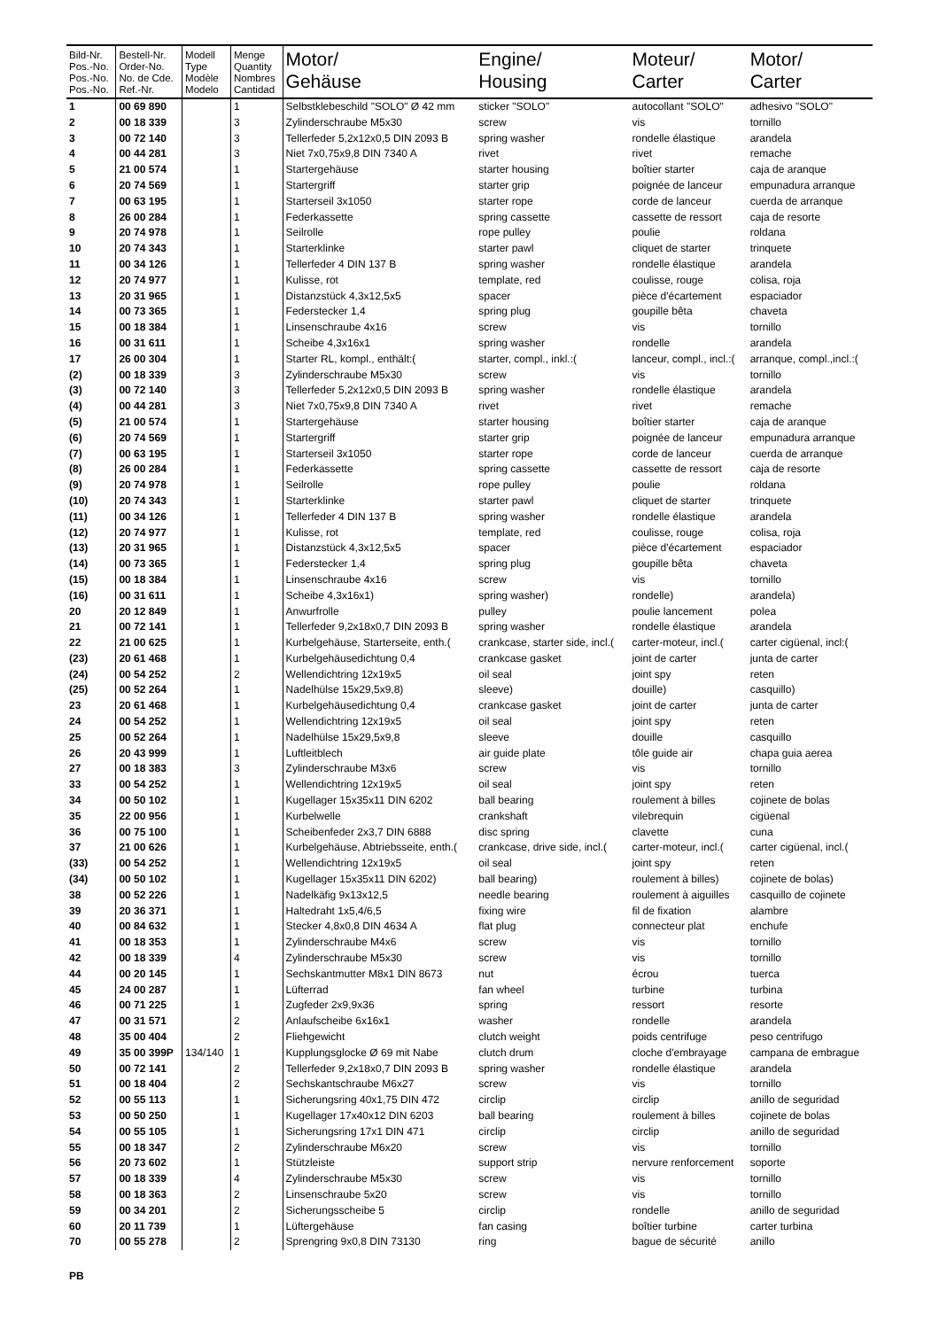| Bild-Nr. Pos.-No. Pos.-No. Pos.-No. | Bestell-Nr. Order-No. No. de Cde. Ref.-Nr. | Modell Type Modèle Modelo | Menge Quantity Nombres Cantidad | Motor/ Gehäuse | Engine/ Housing | Moteur/ Carter | Motor/ Carter |
| --- | --- | --- | --- | --- | --- | --- | --- |
| 1 | 00 69 890 | | 1 | Selbstklebeschild "SOLO" Ø 42 mm | sticker "SOLO" | autocollant "SOLO" | adhesivo "SOLO" |
| 2 | 00 18 339 | | 3 | Zylinderschraube M5x30 | screw | vis | tornillo |
| 3 | 00 72 140 | | 3 | Tellerfeder 5,2x12x0,5 DIN 2093 B | spring washer | rondelle élastique | arandela |
| 4 | 00 44 281 | | 3 | Niet 7x0,75x9,8 DIN 7340 A | rivet | rivet | remache |
| 5 | 21 00 574 | | 1 | Startergehäuse | starter housing | boîtier starter | caja de aranque |
| 6 | 20 74 569 | | 1 | Startergriff | starter grip | poignée de lanceur | empunadura arranque |
| 7 | 00 63 195 | | 1 | Starterseil 3x1050 | starter rope | corde de lanceur | cuerda de arranque |
| 8 | 26 00 284 | | 1 | Federkassette | spring cassette | cassette de ressort | caja de resorte |
| 9 | 20 74 978 | | 1 | Seilrolle | rope pulley | poulie | roldana |
| 10 | 20 74 343 | | 1 | Starterklinke | starter pawl | cliquet de starter | trinquete |
| 11 | 00 34 126 | | 1 | Tellerfeder 4 DIN 137 B | spring washer | rondelle élastique | arandela |
| 12 | 20 74 977 | | 1 | Kulisse, rot | template, red | coulisse, rouge | colisa, roja |
| 13 | 20 31 965 | | 1 | Distanzstück 4,3x12,5x5 | spacer | pièce d'écartement | espaciador |
| 14 | 00 73 365 | | 1 | Federstecker 1,4 | spring plug | goupille bêta | chaveta |
| 15 | 00 18 384 | | 1 | Linsenschraube 4x16 | screw | vis | tornillo |
| 16 | 00 31 611 | | 1 | Scheibe 4,3x16x1 | spring washer | rondelle | arandela |
| 17 | 26 00 304 | | 1 | Starter RL, kompl., enthält:( | starter, compl., inkl.:( | lanceur, compl., incl.:( | arranque, compl.,incl.:( |
| (2) | 00 18 339 | | 3 | Zylinderschraube M5x30 | screw | vis | tornillo |
| (3) | 00 72 140 | | 3 | Tellerfeder 5,2x12x0,5 DIN 2093 B | spring washer | rondelle élastique | arandela |
| (4) | 00 44 281 | | 3 | Niet 7x0,75x9,8 DIN 7340 A | rivet | rivet | remache |
| (5) | 21 00 574 | | 1 | Startergehäuse | starter housing | boîtier starter | caja de aranque |
| (6) | 20 74 569 | | 1 | Startergriff | starter grip | poignée de lanceur | empunadura arranque |
| (7) | 00 63 195 | | 1 | Starterseil 3x1050 | starter rope | corde de lanceur | cuerda de arranque |
| (8) | 26 00 284 | | 1 | Federkassette | spring cassette | cassette de ressort | caja de resorte |
| (9) | 20 74 978 | | 1 | Seilrolle | rope pulley | poulie | roldana |
| (10) | 20 74 343 | | 1 | Starterklinke | starter pawl | cliquet de starter | trinquete |
| (11) | 00 34 126 | | 1 | Tellerfeder 4 DIN 137 B | spring washer | rondelle élastique | arandela |
| (12) | 20 74 977 | | 1 | Kulisse, rot | template, red | coulisse, rouge | colisa, roja |
| (13) | 20 31 965 | | 1 | Distanzstück 4,3x12,5x5 | spacer | pièce d'écartement | espaciador |
| (14) | 00 73 365 | | 1 | Federstecker 1,4 | spring plug | goupille bêta | chaveta |
| (15) | 00 18 384 | | 1 | Linsenschraube 4x16 | screw | vis | tornillo |
| (16) | 00 31 611 | | 1 | Scheibe 4,3x16x1) | spring washer) | rondelle) | arandela) |
| 20 | 20 12 849 | | 1 | Anwurfrolle | pulley | poulie lancement | polea |
| 21 | 00 72 141 | | 1 | Tellerfeder 9,2x18x0,7 DIN 2093 B | spring washer | rondelle élastique | arandela |
| 22 | 21 00 625 | | 1 | Kurbelgehäuse, Starterseite, enth.( | crankcase, starter side, incl.( | carter-moteur, incl.( | carter cigüenal, incl:( |
| (23) | 20 61 468 | | 1 | Kurbelgehäusedichtung 0,4 | crankcase gasket | joint de carter | junta de carter |
| (24) | 00 54 252 | | 2 | Wellendichtring 12x19x5 | oil seal | joint spy | reten |
| (25) | 00 52 264 | | 1 | Nadelhülse 15x29,5x9,8) | sleeve) | douille) | casquillo) |
| 23 | 20 61 468 | | 1 | Kurbelgehäusedichtung 0,4 | crankcase gasket | joint de carter | junta de carter |
| 24 | 00 54 252 | | 1 | Wellendichtring 12x19x5 | oil seal | joint spy | reten |
| 25 | 00 52 264 | | 1 | Nadelhülse 15x29,5x9,8 | sleeve | douille | casquillo |
| 26 | 20 43 999 | | 1 | Luftleitblech | air guide plate | tôle guide air | chapa guia aerea |
| 27 | 00 18 383 | | 3 | Zylinderschraube M3x6 | screw | vis | tornillo |
| 33 | 00 54 252 | | 1 | Wellendichtring 12x19x5 | oil seal | joint spy | reten |
| 34 | 00 50 102 | | 1 | Kugellager 15x35x11 DIN 6202 | ball bearing | roulement à billes | cojinete de bolas |
| 35 | 22 00 956 | | 1 | Kurbelwelle | crankshaft | vilebrequin | cigüenal |
| 36 | 00 75 100 | | 1 | Scheibenfeder 2x3,7 DIN 6888 | disc spring | clavette | cuna |
| 37 | 21 00 626 | | 1 | Kurbelgehäuse, Abtriebsseite, enth.( | crankcase, drive side, incl.( | carter-moteur, incl.( | carter cigüenal, incl.( |
| (33) | 00 54 252 | | 1 | Wellendichtring 12x19x5 | oil seal | joint spy | reten |
| (34) | 00 50 102 | | 1 | Kugellager 15x35x11 DIN 6202) | ball bearing) | roulement à billes) | cojinete de bolas) |
| 38 | 00 52 226 | | 1 | Nadelkäfig 9x13x12,5 | needle bearing | roulement à aiguilles | casquillo de cojinete |
| 39 | 20 36 371 | | 1 | Haltedraht 1x5,4/6,5 | fixing wire | fil de fixation | alambre |
| 40 | 00 84 632 | | 1 | Stecker 4,8x0,8 DIN 4634 A | flat plug | connecteur plat | enchufe |
| 41 | 00 18 353 | | 1 | Zylinderschraube M4x6 | screw | vis | tornillo |
| 42 | 00 18 339 | | 4 | Zylinderschraube M5x30 | screw | vis | tornillo |
| 44 | 00 20 145 | | 1 | Sechskantmutter M8x1 DIN 8673 | nut | écrou | tuerca |
| 45 | 24 00 287 | | 1 | Lüfterrad | fan wheel | turbine | turbina |
| 46 | 00 71 225 | | 1 | Zugfeder 2x9,9x36 | spring | ressort | resorte |
| 47 | 00 31 571 | | 2 | Anlaufscheibe 6x16x1 | washer | rondelle | arandela |
| 48 | 35 00 404 | | 2 | Fliehgewicht | clutch weight | poids centrifuge | peso centrifugo |
| 49 | 35 00 399P | 134/140 | 1 | Kupplungsglocke Ø 69 mit Nabe | clutch drum | cloche d'embrayage | campana de embrague |
| 50 | 00 72 141 | | 2 | Tellerfeder 9,2x18x0,7 DIN 2093 B | spring washer | rondelle élastique | arandela |
| 51 | 00 18 404 | | 2 | Sechskantschraube M6x27 | screw | vis | tornillo |
| 52 | 00 55 113 | | 1 | Sicherungsring 40x1,75 DIN 472 | circlip | circlip | anillo de seguridad |
| 53 | 00 50 250 | | 1 | Kugellager 17x40x12 DIN 6203 | ball bearing | roulement à billes | cojinete de bolas |
| 54 | 00 55 105 | | 1 | Sicherungsring 17x1 DIN 471 | circlip | circlip | anillo de seguridad |
| 55 | 00 18 347 | | 2 | Zylinderschraube M6x20 | screw | vis | tornillo |
| 56 | 20 73 602 | | 1 | Stützleiste | support strip | nervure renforcement | soporte |
| 57 | 00 18 339 | | 4 | Zylinderschraube M5x30 | screw | vis | tornillo |
| 58 | 00 18 363 | | 2 | Linsenschraube 5x20 | screw | vis | tornillo |
| 59 | 00 34 201 | | 2 | Sicherungsscheibe 5 | circlip | rondelle | anillo de seguridad |
| 60 | 20 11 739 | | 1 | Lüftergehäuse | fan casing | boîtier turbine | carter turbina |
| 70 | 00 55 278 | | 2 | Sprengring 9x0,8 DIN 73130 | ring | bague de sécurité | anillo |
PB